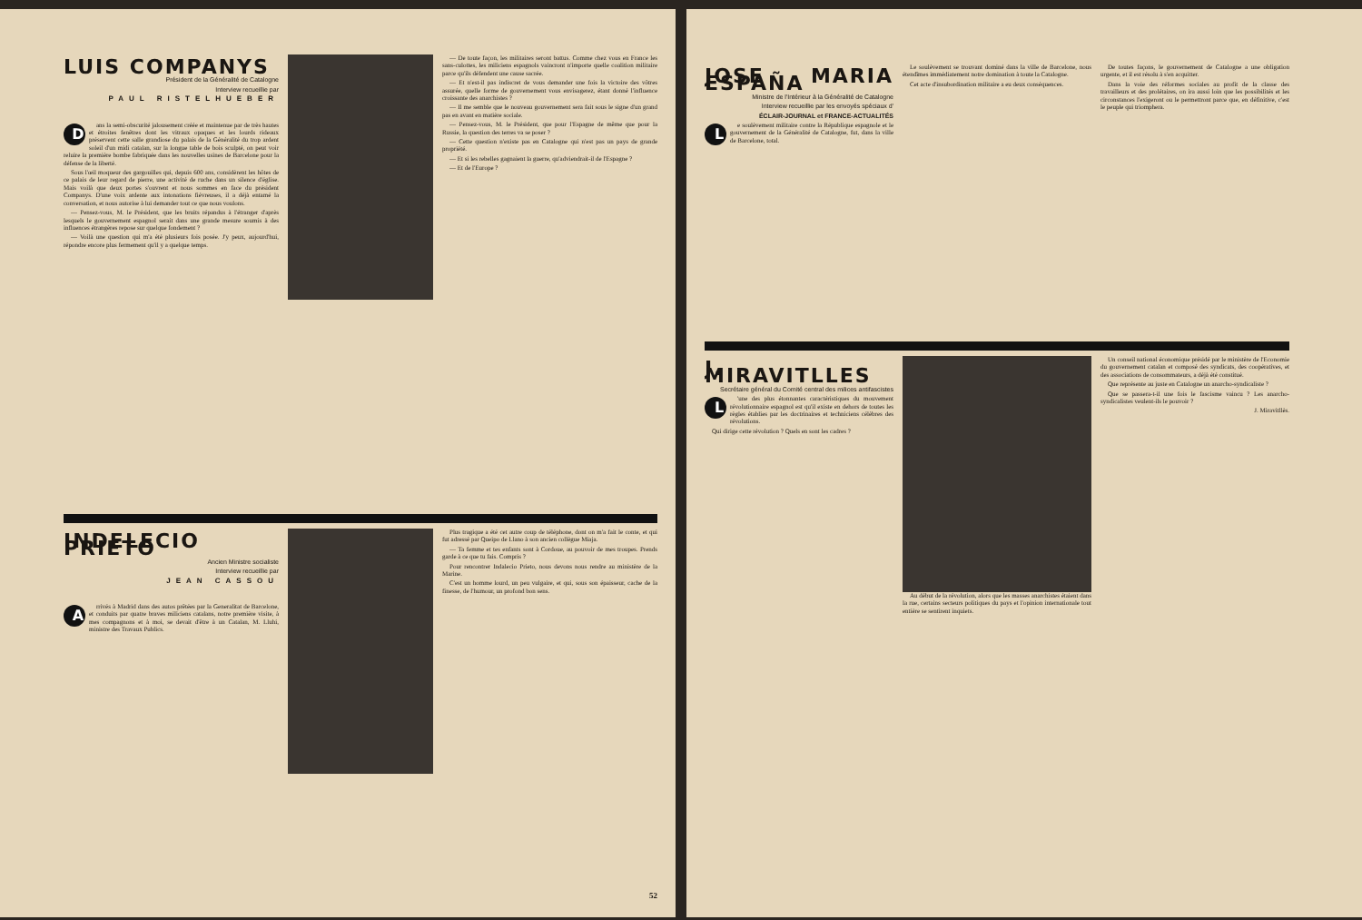LUIS COMPANYS
Président de la Généralité de Catalogne
Interview recueillie par
PAUL RISTELHUEBER
Dans la semi-obscurité jalousement créée et maintenue par de très hautes et étroites fenêtres dont les vitraux opaques et les lourds rideaux préservent cette salle grandiose du palais de la Généralité du trop ardent soleil d'un midi catalan, sur la longue table de bois sculpté, on peut voir reluire la première bombe fabriquée dans les nouvelles usines de Barcelone pour la défense de la liberté.
Sous l'œil moqueur des gargouilles qui, depuis 600 ans, considèrent les hôtes de ce palais de leur regard de pierre, une activité de ruche dans un silence d'église. Mais voilà que deux portes s'ouvrent et nous sommes en face du président Companys. D'une voix ardente aux intonations fiévreuses, il a déjà entamé la conversation, et nous autorise à lui demander tout ce que nous voulons.
— Pensez-vous, M. le Président, que les bruits répandus à l'étranger d'après lesquels le gouvernement espagnol serait dans une grande mesure soumis à des influences étrangères repose sur quelque fondement ?
— Voilà une question qui m'a été plusieurs fois posée. J'y peux, aujourd'hui, répondre encore plus fermement qu'il y a quelque temps.
— De toute façon, les militaires seront battus. Comme chez vous en France les sans-culottes, les miliciens espagnols vaincront n'importe quelle coalition militaire parce qu'ils défendent une cause sacrée.
— Et n'est-il pas indiscret de vous demander une fois la victoire des vôtres assurée, quelle forme de gouvernement vous envisagerez, étant donné l'influence croissante des anarchistes ?
— Il me semble que le nouveau gouvernement sera fait sous le signe d'un grand pas en avant en matière sociale.
— Pensez-vous, M. le Président, que pour l'Espagne de même que pour la Russie, la question des terres va se poser ?
— Cette question n'existe pas en Catalogne qui n'est pas un pays de grande propriété.
— Et si les rebelles gagnaient la guerre, qu'adviendrait-il de l'Espagne ?
— Et de l'Europe ?
INDELECIO PRIETO
Ancien Ministre socialiste
Interview recueillie par
JEAN CASSOU
Arrivés à Madrid dans des autos prêtées par la Generalitat de Barcelone, et conduits par quatre braves miliciens catalans, notre première visite, à mes compagnons et à moi, se devait d'être à un Catalan, M. Lluhi, ministre des Travaux Publics.
Plus tragique a été cet autre coup de téléphone, dont on m'a fait le conte, et qui fut adressé par Queipo de Llano à son ancien collègue Miaja.
— Ta femme et tes enfants sont à Cordoue, au pouvoir de mes troupes. Prends garde à ce que tu fais. Compris ?
Pour rencontrer Indalecio Prieto, nous devons nous rendre au ministère de la Marine.
C'est un homme lourd, un peu vulgaire, et qui, sous son épaisseur, cache de la finesse, de l'humour, un profond bon sens.
52
JOSE MARIA ESPAÑA
Ministre de l'Intérieur à la Généralité de Catalogne
Interview recueillie par les envoyés spéciaux d'
ÉCLAIR-JOURNAL et FRANCE-ACTUALITÉS
Le soulèvement militaire contre la République espagnole et le gouvernement de la Généralité de Catalogne, fut, dans la ville de Barcelone, total.
Le soulèvement se trouvant dominé dans la ville de Barcelone, nous étendîmes immédiatement notre domination à toute la Catalogne.
Cet acte d'insubordination militaire a eu deux conséquences.
De toutes façons, le gouvernement de Catalogne a une obligation urgente, et il est résolu à s'en acquitter.
Dans la voie des réformes sociales au profit de la classe des travailleurs et des prolétaires, on ira aussi loin que les possibilités et les circonstances l'exigeront ou le permettront parce que, en définitive, c'est le peuple qui triomphera.
J. MIRAVITLLES
Secrétaire général du Comité central des milices antifascistes
L 'une des plus étonnantes caractéristiques du mouvement révolutionnaire espagnol est qu'il existe en dehors de toutes les règles établies par les doctrinaires et techniciens célèbres des révolutions.
Qui dirige cette révolution ? Quels en sont les cadres ?
Au début de la révolution, alors que les masses anarchistes étaient dans la rue, certains secteurs politiques du pays et l'opinion internationale tout entière se sentirent inquiets.
Un conseil national économique présidé par le ministère de l'Economie du gouvernement catalan et composé des syndicats, des coopératives, et des associations de consommateurs, a déjà été constitué.
Que représente au juste en Catalogne un anarcho-syndicaliste ?
Que se passera-t-il une fois le fascisme vaincu ? Les anarcho-syndicalistes veulent-ils le pouvoir ?
J. Miravitllès.